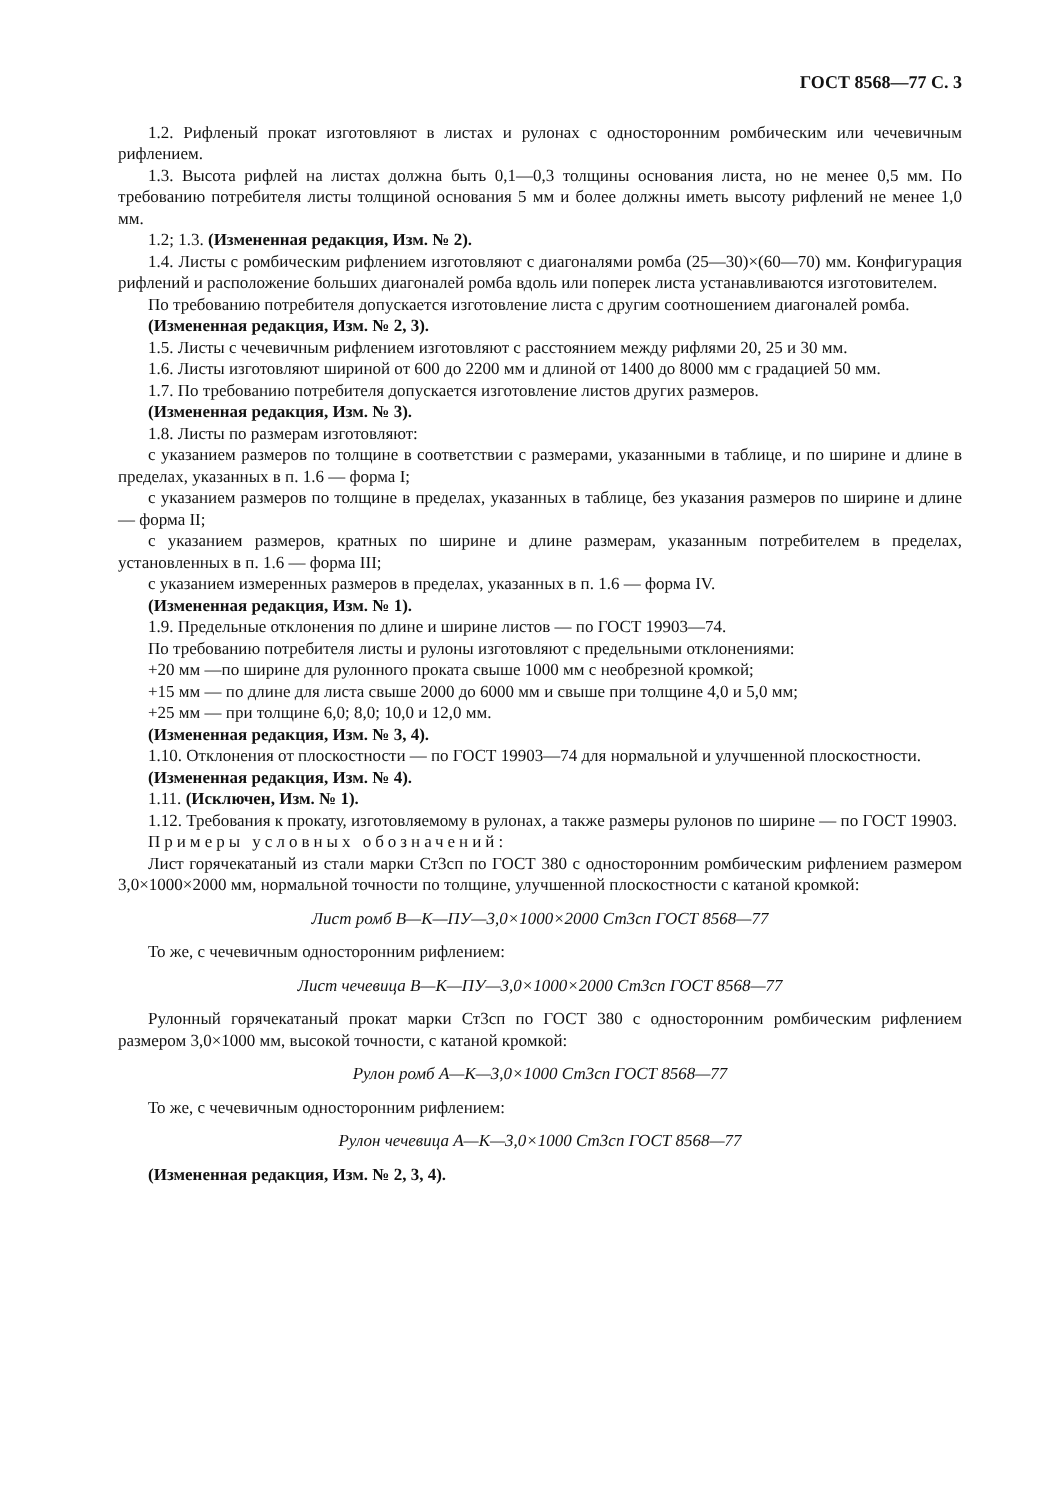ГОСТ 8568—77 С. 3
1.2. Рифленый прокат изготовляют в листах и рулонах с односторонним ромбическим или чечевичным рифлением.
1.3. Высота рифлей на листах должна быть 0,1—0,3 толщины основания листа, но не менее 0,5 мм. По требованию потребителя листы толщиной основания 5 мм и более должны иметь высоту рифлений не менее 1,0 мм.
1.2; 1.3. (Измененная редакция, Изм. № 2).
1.4. Листы с ромбическим рифлением изготовляют с диагоналями ромба (25—30)×(60—70) мм. Конфигурация рифлений и расположение больших диагоналей ромба вдоль или поперек листа устанавливаются изготовителем.
По требованию потребителя допускается изготовление листа с другим соотношением диагоналей ромба.
(Измененная редакция, Изм. № 2, 3).
1.5. Листы с чечевичным рифлением изготовляют с расстоянием между рифлями 20, 25 и 30 мм.
1.6. Листы изготовляют шириной от 600 до 2200 мм и длиной от 1400 до 8000 мм с градацией 50 мм.
1.7. По требованию потребителя допускается изготовление листов других размеров.
(Измененная редакция, Изм. № 3).
1.8. Листы по размерам изготовляют:
с указанием размеров по толщине в соответствии с размерами, указанными в таблице, и по ширине и длине в пределах, указанных в п. 1.6 — форма I;
с указанием размеров по толщине в пределах, указанных в таблице, без указания размеров по ширине и длине — форма II;
с указанием размеров, кратных по ширине и длине размерам, указанным потребителем в пределах, установленных в п. 1.6 — форма III;
с указанием измеренных размеров в пределах, указанных в п. 1.6 — форма IV.
(Измененная редакция, Изм. № 1).
1.9. Предельные отклонения по длине и ширине листов — по ГОСТ 19903—74.
По требованию потребителя листы и рулоны изготовляют с предельными отклонениями:
+20 мм —по ширине для рулонного проката свыше 1000 мм с необрезной кромкой;
+15 мм — по длине для листа свыше 2000 до 6000 мм и свыше при толщине 4,0 и 5,0 мм;
+25 мм — при толщине 6,0; 8,0; 10,0 и 12,0 мм.
(Измененная редакция, Изм. № 3, 4).
1.10. Отклонения от плоскостности — по ГОСТ 19903—74 для нормальной и улучшенной плоскостности.
(Измененная редакция, Изм. № 4).
1.11. (Исключен, Изм. № 1).
1.12. Требования к прокату, изготовляемому в рулонах, а также размеры рулонов по ширине — по ГОСТ 19903.
Примеры условных обозначений:
Лист горячекатаный из стали марки Ст3сп по ГОСТ 380 с односторонним ромбическим рифлением размером 3,0×1000×2000 мм, нормальной точности по толщине, улучшенной плоскостности с катаной кромкой:
Лист ромб В—К—ПУ—3,0×1000×2000 Ст3сп ГОСТ 8568—77
То же, с чечевичным односторонним рифлением:
Лист чечевица В—К—ПУ—3,0×1000×2000 Ст3сп ГОСТ 8568—77
Рулонный горячекатаный прокат марки Ст3сп по ГОСТ 380 с односторонним ромбическим рифлением размером 3,0×1000 мм, высокой точности, с катаной кромкой:
Рулон ромб А—К—3,0×1000 Ст3сп ГОСТ 8568—77
То же, с чечевичным односторонним рифлением:
Рулон чечевица А—К—3,0×1000 Ст3сп ГОСТ 8568—77
(Измененная редакция, Изм. № 2, 3, 4).